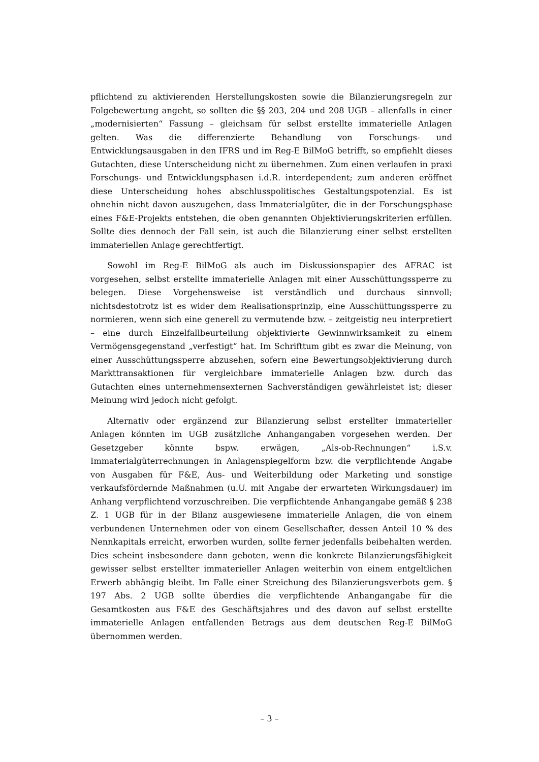pflichtend zu aktivierenden Herstellungskosten sowie die Bilanzierungsregeln zur Folgebewertung angeht, so sollten die §§ 203, 204 und 208 UGB – allenfalls in einer „modernisierten“ Fassung – gleichsam für selbst erstellte immaterielle Anlagen gelten. Was die differenzierte Behandlung von Forschungs- und Entwicklungsausgaben in den IFRS und im Reg-E BilMoG betrifft, so empfiehlt dieses Gutachten, diese Unterscheidung nicht zu übernehmen. Zum einen verlaufen in praxi Forschungs- und Entwicklungsphasen i.d.R. interdependent; zum anderen eröffnet diese Unterscheidung hohes abschlusspolitisches Gestaltungspotenzial. Es ist ohnehin nicht davon auszugehen, dass Immaterialgüter, die in der Forschungsphase eines F&E-Projekts entstehen, die oben genannten Objektivierungskriterien erfüllen. Sollte dies dennoch der Fall sein, ist auch die Bilanzierung einer selbst erstellten immateriellen Anlage gerechtfertigt.
Sowohl im Reg-E BilMoG als auch im Diskussionspapier des AFRAC ist vorgesehen, selbst erstellte immaterielle Anlagen mit einer Ausschüttungssperre zu belegen. Diese Vorgehensweise ist verständlich und durchaus sinnvoll; nichtsdestotrotz ist es wider dem Realisationsprinzip, eine Ausschüttungssperre zu normieren, wenn sich eine generell zu vermutende bzw. – zeitgeistig neu interpretiert – eine durch Einzelfallbeurteilung objektivierte Gewinnwirksamkeit zu einem Vermögensgegenstand „verfestigt“ hat. Im Schrifttum gibt es zwar die Meinung, von einer Ausschüttungssperre abzusehen, sofern eine Bewertungsobjektivierung durch Markttransaktionen für vergleichbare immaterielle Anlagen bzw. durch das Gutachten eines unternehmensexternen Sachverständigen gewährleistet ist; dieser Meinung wird jedoch nicht gefolgt.
Alternativ oder ergänzend zur Bilanzierung selbst erstellter immaterieller Anlagen könnten im UGB zusätzliche Anhangangaben vorgesehen werden. Der Gesetzgeber könnte bspw. erwägen, „Als-ob-Rechnungen“ i.S.v. Immaterialgüterrechnungen in Anlagenspiegelform bzw. die verpflichtende Angabe von Ausgaben für F&E, Aus- und Weiterbildung oder Marketing und sonstige verkaufsfördernde Maßnahmen (u.U. mit Angabe der erwarteten Wirkungsdauer) im Anhang verpflichtend vorzuschreiben. Die verpflichtende Anhangangabe gemäß § 238 Z. 1 UGB für in der Bilanz ausgewiesene immaterielle Anlagen, die von einem verbundenen Unternehmen oder von einem Gesellschafter, dessen Anteil 10 % des Nennkapitals erreicht, erworben wurden, sollte ferner jedenfalls beibehalten werden. Dies scheint insbesondere dann geboten, wenn die konkrete Bilanzierungsfähigkeit gewisser selbst erstellter immaterieller Anlagen weiterhin von einem entgeltlichen Erwerb abhängig bleibt. Im Falle einer Streichung des Bilanzierungsverbots gem. § 197 Abs. 2 UGB sollte überdies die verpflichtende Anhangangabe für die Gesamtkosten aus F&E des Geschäftsjahres und des davon auf selbst erstellte immaterielle Anlagen entfallenden Betrags aus dem deutschen Reg-E BilMoG übernommen werden.
– 3 –